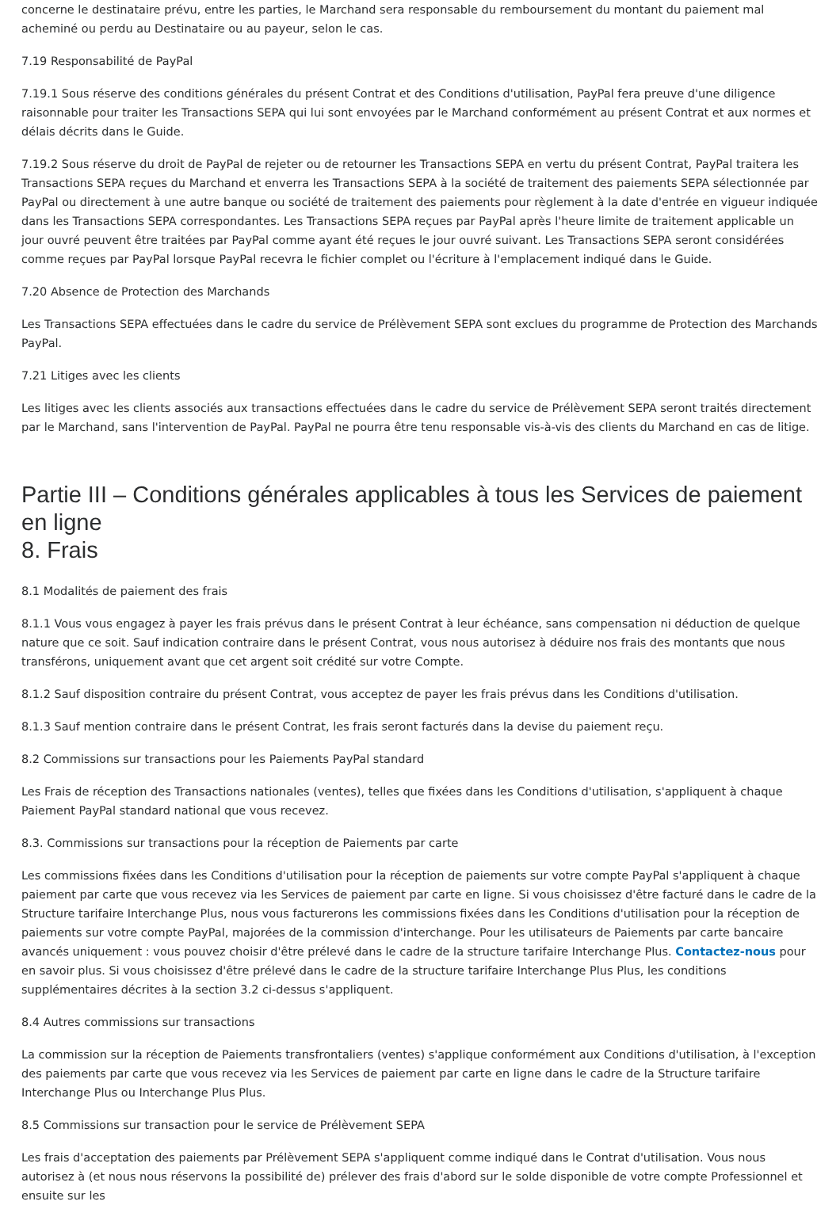concerne le destinataire prévu, entre les parties, le Marchand sera responsable du remboursement du montant du paiement mal acheminé ou perdu au Destinataire ou au payeur, selon le cas.
7.19 Responsabilité de PayPal
7.19.1 Sous réserve des conditions générales du présent Contrat et des Conditions d'utilisation, PayPal fera preuve d'une diligence raisonnable pour traiter les Transactions SEPA qui lui sont envoyées par le Marchand conformément au présent Contrat et aux normes et délais décrits dans le Guide.
7.19.2 Sous réserve du droit de PayPal de rejeter ou de retourner les Transactions SEPA en vertu du présent Contrat, PayPal traitera les Transactions SEPA reçues du Marchand et enverra les Transactions SEPA à la société de traitement des paiements SEPA sélectionnée par PayPal ou directement à une autre banque ou société de traitement des paiements pour règlement à la date d'entrée en vigueur indiquée dans les Transactions SEPA correspondantes. Les Transactions SEPA reçues par PayPal après l'heure limite de traitement applicable un jour ouvré peuvent être traitées par PayPal comme ayant été reçues le jour ouvré suivant. Les Transactions SEPA seront considérées comme reçues par PayPal lorsque PayPal recevra le fichier complet ou l'écriture à l'emplacement indiqué dans le Guide.
7.20 Absence de Protection des Marchands
Les Transactions SEPA effectuées dans le cadre du service de Prélèvement SEPA sont exclues du programme de Protection des Marchands PayPal.
7.21 Litiges avec les clients
Les litiges avec les clients associés aux transactions effectuées dans le cadre du service de Prélèvement SEPA seront traités directement par le Marchand, sans l'intervention de PayPal. PayPal ne pourra être tenu responsable vis-à-vis des clients du Marchand en cas de litige.
Partie III – Conditions générales applicables à tous les Services de paiement en ligne
8. Frais
8.1 Modalités de paiement des frais
8.1.1 Vous vous engagez à payer les frais prévus dans le présent Contrat à leur échéance, sans compensation ni déduction de quelque nature que ce soit. Sauf indication contraire dans le présent Contrat, vous nous autorisez à déduire nos frais des montants que nous transférons, uniquement avant que cet argent soit crédité sur votre Compte.
8.1.2 Sauf disposition contraire du présent Contrat, vous acceptez de payer les frais prévus dans les Conditions d'utilisation.
8.1.3 Sauf mention contraire dans le présent Contrat, les frais seront facturés dans la devise du paiement reçu.
8.2 Commissions sur transactions pour les Paiements PayPal standard
Les Frais de réception des Transactions nationales (ventes), telles que fixées dans les Conditions d'utilisation, s'appliquent à chaque Paiement PayPal standard national que vous recevez.
8.3. Commissions sur transactions pour la réception de Paiements par carte
Les commissions fixées dans les Conditions d'utilisation pour la réception de paiements sur votre compte PayPal s'appliquent à chaque paiement par carte que vous recevez via les Services de paiement par carte en ligne. Si vous choisissez d'être facturé dans le cadre de la Structure tarifaire Interchange Plus, nous vous facturerons les commissions fixées dans les Conditions d'utilisation pour la réception de paiements sur votre compte PayPal, majorées de la commission d'interchange. Pour les utilisateurs de Paiements par carte bancaire avancés uniquement : vous pouvez choisir d'être prélevé dans le cadre de la structure tarifaire Interchange Plus. Contactez-nous pour en savoir plus. Si vous choisissez d'être prélevé dans le cadre de la structure tarifaire Interchange Plus Plus, les conditions supplémentaires décrites à la section 3.2 ci-dessus s'appliquent.
8.4 Autres commissions sur transactions
La commission sur la réception de Paiements transfrontaliers (ventes) s'applique conformément aux Conditions d'utilisation, à l'exception des paiements par carte que vous recevez via les Services de paiement par carte en ligne dans le cadre de la Structure tarifaire Interchange Plus ou Interchange Plus Plus.
8.5 Commissions sur transaction pour le service de Prélèvement SEPA
Les frais d'acceptation des paiements par Prélèvement SEPA s'appliquent comme indiqué dans le Contrat d'utilisation. Vous nous autorisez à (et nous nous réservons la possibilité de) prélever des frais d'abord sur le solde disponible de votre compte Professionnel et ensuite sur les